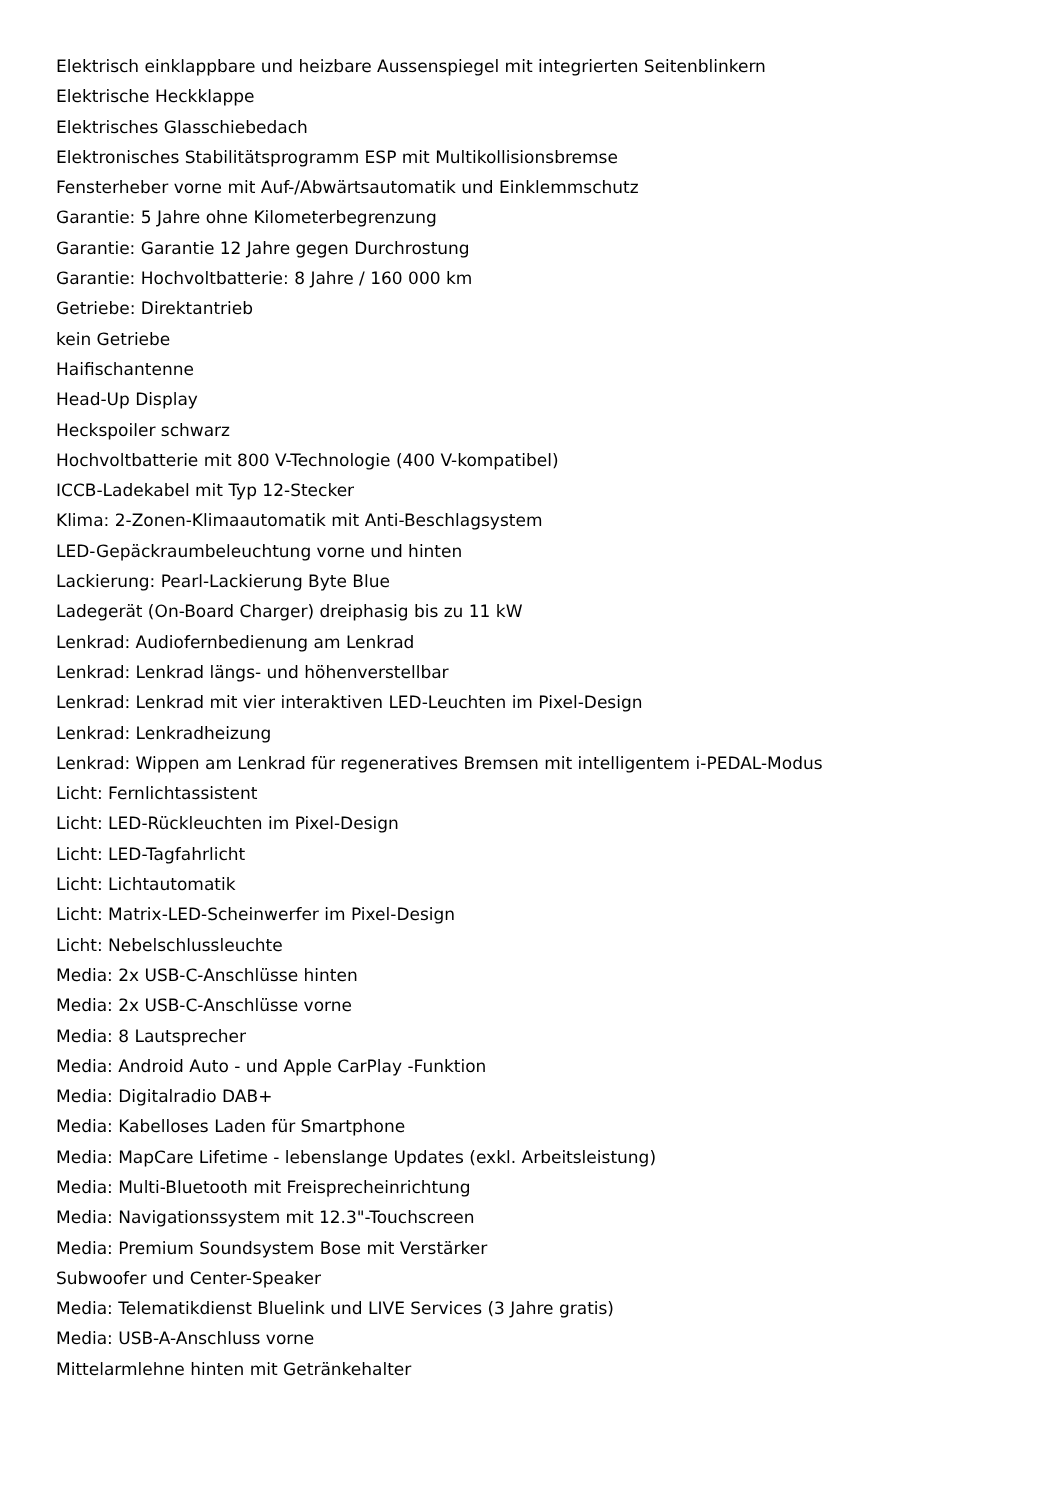Elektrisch einklappbare und heizbare Aussenspiegel mit integrierten Seitenblinkern
Elektrische Heckklappe
Elektrisches Glasschiebedach
Elektronisches Stabilitätsprogramm ESP mit Multikollisionsbremse
Fensterheber vorne mit Auf-/Abwärtsautomatik und Einklemmschutz
Garantie: 5 Jahre ohne Kilometerbegrenzung
Garantie: Garantie 12 Jahre gegen Durchrostung
Garantie: Hochvoltbatterie: 8 Jahre / 160 000 km
Getriebe: Direktantrieb
kein Getriebe
Haifischantenne
Head-Up Display
Heckspoiler schwarz
Hochvoltbatterie mit 800 V-Technologie (400 V-kompatibel)
ICCB-Ladekabel mit Typ 12-Stecker
Klima: 2-Zonen-Klimaautomatik mit Anti-Beschlagsystem
LED-Gepäckraumbeleuchtung vorne und hinten
Lackierung: Pearl-Lackierung Byte Blue
Ladegerät (On-Board Charger) dreiphasig bis zu 11 kW
Lenkrad: Audiofernbedienung am Lenkrad
Lenkrad: Lenkrad längs- und höhenverstellbar
Lenkrad: Lenkrad mit vier interaktiven LED-Leuchten im Pixel-Design
Lenkrad: Lenkradheizung
Lenkrad: Wippen am Lenkrad für regeneratives Bremsen mit intelligentem i-PEDAL-Modus
Licht: Fernlichtassistent
Licht: LED-Rückleuchten im Pixel-Design
Licht: LED-Tagfahrlicht
Licht: Lichtautomatik
Licht: Matrix-LED-Scheinwerfer im Pixel-Design
Licht: Nebelschlussleuchte
Media: 2x USB-C-Anschlüsse hinten
Media: 2x USB-C-Anschlüsse vorne
Media: 8 Lautsprecher
Media: Android Auto - und Apple CarPlay -Funktion
Media: Digitalradio DAB+
Media: Kabelloses Laden für Smartphone
Media: MapCare Lifetime - lebenslange Updates (exkl. Arbeitsleistung)
Media: Multi-Bluetooth mit Freisprecheinrichtung
Media: Navigationssystem mit 12.3"-Touchscreen
Media: Premium Soundsystem Bose mit Verstärker
Subwoofer und Center-Speaker
Media: Telematikdienst Bluelink und LIVE Services (3 Jahre gratis)
Media: USB-A-Anschluss vorne
Mittelarmlehne hinten mit Getränkehalter